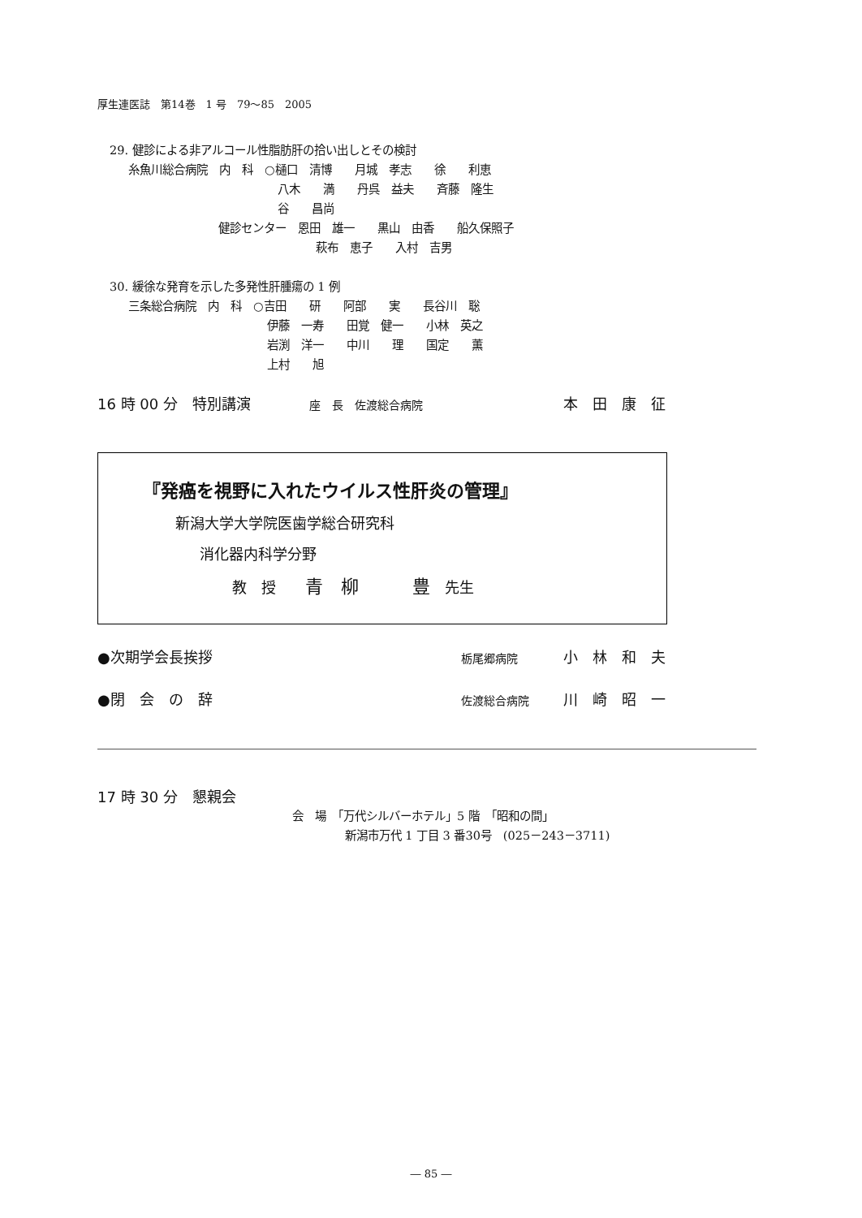厚生連医誌　第14巻　1 号　79～85　2005
29. 健診による非アルコール性脂肪肝の拾い出しとその検討
糸魚川総合病院　内　科　○樋口　清博　　月城　孝志　　徐　　利恵
八木　　満　　丹呉　益夫　　斉藤　隆生
谷　　昌尚
健診センター　恩田　雄一　　黒山　由香　　船久保照子
萩布　恵子　　入村　吉男
30. 緩徐な発育を示した多発性肝腫瘍の 1 例
三条総合病院　内　科　○吉田　　研　　阿部　　実　　長谷川　聡
伊藤　一寿　　田覚　健一　　小林　英之
岩渕　洋一　　中川　　理　　国定　　薫
上村　　旭
16 時 00 分　特別講演　　　　座　長　佐渡総合病院 本　田　康　征
『発癌を視野に入れたウイルス性肝炎の管理』
新潟大学大学院医歯学総合研究科
消化器内科学分野
教　授　　青　柳　　　豊　先生
●次期学会長挨拶 栃尾郷病院　　　　小　林　和　夫
●閉　会　の　辞 佐渡総合病院　　　川　崎　昭　一
17 時 30 分　懇親会
会　場　「万代シルバーホテル」5 階　「昭和の間」
新潟市万代 1 丁目 3 番30号　(025－243－3711)
― 85 ―